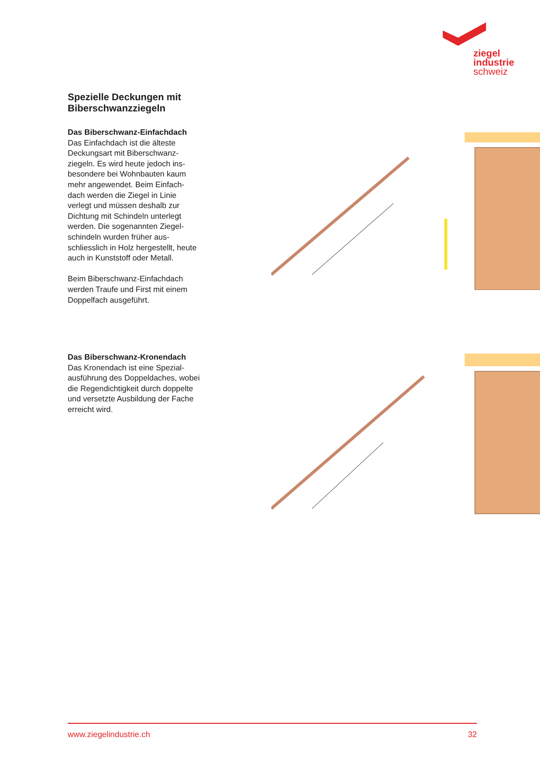ziegel
industrie
schweiz
Spezielle Deckungen mit
Biberschwanzziegeln
Das Biberschwanz-Einfachdach
Das Einfachdach ist die älteste Deckungsart mit Biberschwanz-ziegeln. Es wird heute jedoch ins-besondere bei Wohnbauten kaum mehr angewendet. Beim Einfach-dach werden die Ziegel in Linie verlegt und müssen deshalb zur Dichtung mit Schindeln unterlegt werden. Die sogenannten Ziegel-schindeln wurden früher aus-schliesslich in Holz hergestellt, heute auch in Kunststoff oder Metall.
Beim Biberschwanz-Einfachdach werden Traufe und First mit einem Doppelfach ausgeführt.
Das Biberschwanz-Kronendach
Das Kronendach ist eine Spezial-ausführung des Doppeldaches, wobei die Regendichtigkeit durch doppelte und versetzte Ausbildung der Fache erreicht wird.
www.ziegelindustrie.ch 32